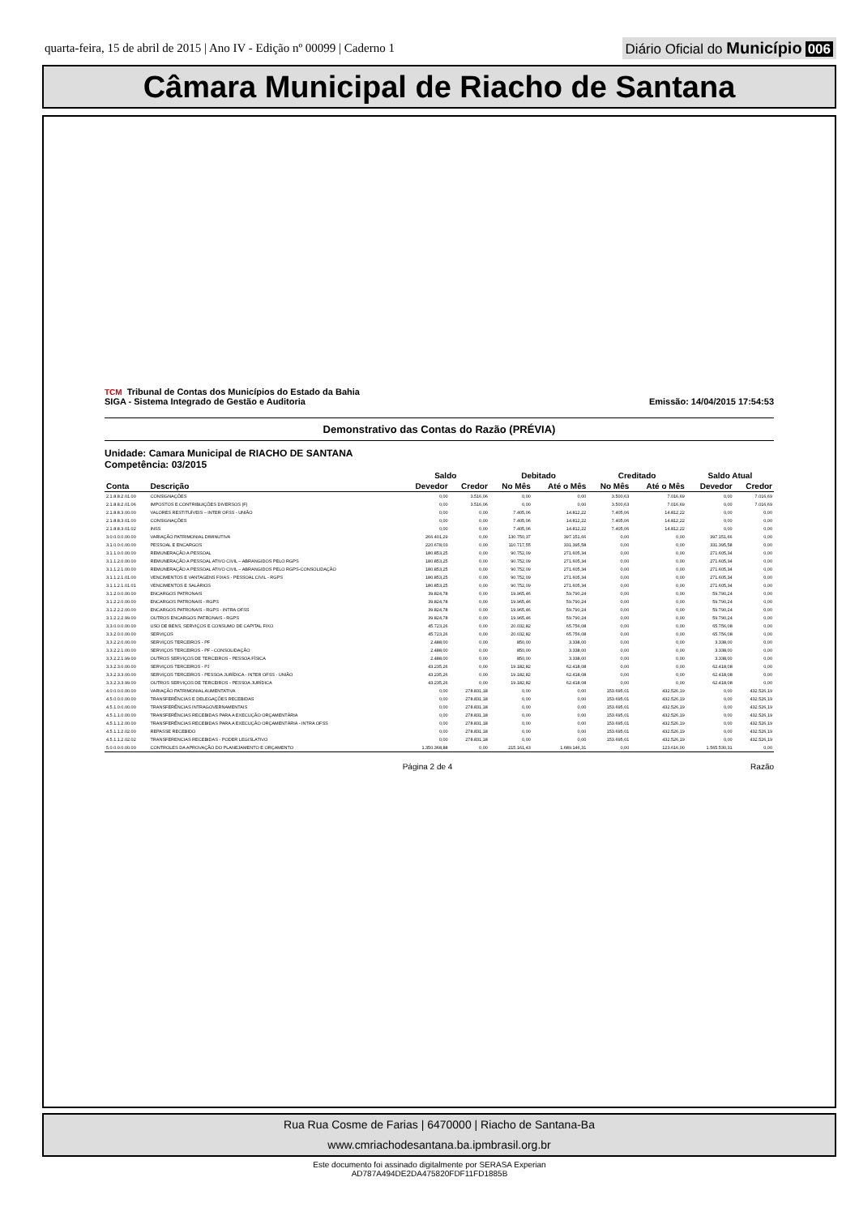quarta-feira, 15 de abril de 2015 | Ano IV - Edição nº 00099 | Caderno 1
Diário Oficial do Município 006
Câmara Municipal de Riacho de Santana
TCM Tribunal de Contas dos Municípios do Estado da Bahia
SIGA - Sistema Integrado de Gestão e Auditoria
Emissão: 14/04/2015 17:54:53
Demonstrativo das Contas do Razão (PRÉVIA)
Unidade: Camara Municipal de RIACHO DE SANTANA
Competência: 03/2015
| | | Saldo | | Debitado | | Creditado | | Saldo Atual | |
| --- | --- | --- | --- | --- | --- | --- | --- | --- | --- |
| Conta | Descrição | Devedor | Credor | No Mês | Até o Mês | No Mês | Até o Mês | Devedor | Credor |
| 2.1.8.8.2.01.00 | CONSIGNAÇÕES | 0,00 | 3.516,06 | 0,00 | 0,00 | 3.500,63 | 7.016,69 | 0,00 | 7.016,69 |
| 2.1.8.8.2.01.06 | IMPOSTOS E CONTRIBUIÇÕES DIVERSOS (F) | 0,00 | 3.516,06 | 0,00 | 0,00 | 3.500,63 | 7.016,69 | 0,00 | 7.016,69 |
| 2.1.8.8.3.00.00 | VALORES RESTITUÍVEIS – INTER OFSS - UNIÃO | 0,00 | 0,00 | 7.405,06 | 14.812,22 | 7.405,06 | 14.812,22 | 0,00 | 0,00 |
| 2.1.8.8.3.01.00 | CONSIGNAÇÕES | 0,00 | 0,00 | 7.405,06 | 14.812,22 | 7.405,06 | 14.812,22 | 0,00 | 0,00 |
| 2.1.8.8.3.01.02 | INSS | 0,00 | 0,00 | 7.405,06 | 14.812,22 | 7.405,06 | 14.812,22 | 0,00 | 0,00 |
| 3.0.0.0.0.00.00 | VARIAÇÃO PATRIMONIAL DIMINUTIVA | 266.401,29 | 0,00 | 130.750,37 | 397.151,66 | 0,00 | 0,00 | 397.151,66 | 0,00 |
| 3.1.0.0.0.00.00 | PESSOAL E ENCARGOS | 220.678,03 | 0,00 | 110.717,55 | 331.395,58 | 0,00 | 0,00 | 331.395,58 | 0,00 |
| 3.1.1.0.0.00.00 | REMUNERAÇÃO A PESSOAL | 180.853,25 | 0,00 | 90.752,09 | 271.605,34 | 0,00 | 0,00 | 271.605,34 | 0,00 |
| 3.1.1.2.0.00.00 | REMUNERAÇÃO A PESSOAL ATIVO CIVIL – ABRANGIDOS PELO RGPS | 180.853,25 | 0,00 | 90.752,09 | 271.605,34 | 0,00 | 0,00 | 271.605,34 | 0,00 |
| 3.1.1.2.1.00.00 | REMUNERAÇÃO A PESSOAL ATIVO CIVIL – ABRANGIDOS PELO RGPS-CONSOLIDAÇÃO | 180.853,25 | 0,00 | 90.752,09 | 271.605,34 | 0,00 | 0,00 | 271.605,34 | 0,00 |
| 3.1.1.2.1.01.00 | VENCIMENTOS E VANTAGENS FIXAS - PESSOAL CIVIL - RGPS | 180.853,25 | 0,00 | 90.752,09 | 271.605,34 | 0,00 | 0,00 | 271.605,34 | 0,00 |
| 3.1.1.2.1.01.01 | VENCIMENTOS E SALÁRIOS | 180.853,25 | 0,00 | 90.752,09 | 271.605,34 | 0,00 | 0,00 | 271.605,34 | 0,00 |
| 3.1.2.0.0.00.00 | ENCARGOS PATRONAIS | 39.824,78 | 0,00 | 19.965,46 | 59.790,24 | 0,00 | 0,00 | 59.790,24 | 0,00 |
| 3.1.2.2.0.00.00 | ENCARGOS PATRONAIS - RGPS | 39.824,78 | 0,00 | 19.965,46 | 59.790,24 | 0,00 | 0,00 | 59.790,24 | 0,00 |
| 3.1.2.2.2.00.00 | ENCARGOS PATRONAIS - RGPS - INTRA OFSS | 39.824,78 | 0,00 | 19.965,46 | 59.790,24 | 0,00 | 0,00 | 59.790,24 | 0,00 |
| 3.1.2.2.2.99.00 | OUTROS ENCARGOS PATRONAIS - RGPS | 39.824,78 | 0,00 | 19.965,46 | 59.790,24 | 0,00 | 0,00 | 59.790,24 | 0,00 |
| 3.3.0.0.0.00.00 | USO DE BENS, SERVIÇOS E CONSUMO DE CAPITAL FIXO | 45.723,26 | 0,00 | 20.032,82 | 65.756,08 | 0,00 | 0,00 | 65.756,08 | 0,00 |
| 3.3.2.0.0.00.00 | SERVIÇOS | 45.723,26 | 0,00 | 20.032,82 | 65.756,08 | 0,00 | 0,00 | 65.756,08 | 0,00 |
| 3.3.2.2.0.00.00 | SERVIÇOS TERCEIROS - PF | 2.488,00 | 0,00 | 850,00 | 3.338,00 | 0,00 | 0,00 | 3.338,00 | 0,00 |
| 3.3.2.2.1.00.00 | SERVIÇOS TERCEIROS - PF - CONSOLIDAÇÃO | 2.488,00 | 0,00 | 850,00 | 3.338,00 | 0,00 | 0,00 | 3.338,00 | 0,00 |
| 3.3.2.2.1.99.00 | OUTROS SERVIÇOS DE TERCEIROS - PESSOA FÍSICA | 2.488,00 | 0,00 | 850,00 | 3.338,00 | 0,00 | 0,00 | 3.338,00 | 0,00 |
| 3.3.2.3.0.00.00 | SERVIÇOS TERCEIROS - PJ | 43.235,26 | 0,00 | 19.182,82 | 62.418,08 | 0,00 | 0,00 | 62.418,08 | 0,00 |
| 3.3.2.3.3.00.00 | SERVIÇOS TERCEIROS - PESSOA JURÍDICA - INTER OFSS - UNIÃO | 43.235,26 | 0,00 | 19.182,82 | 62.418,08 | 0,00 | 0,00 | 62.418,08 | 0,00 |
| 3.3.2.3.3.99.00 | OUTROS SERVIÇOS DE TERCEIROS - PESSOA JURÍDICA | 43.235,26 | 0,00 | 19.182,82 | 62.418,08 | 0,00 | 0,00 | 62.418,08 | 0,00 |
| 4.0.0.0.0.00.00 | VARIAÇÃO PATRIMONIAL AUMENTATIVA | 0,00 | 278.831,18 | 0,00 | 0,00 | 153.695,01 | 432.526,19 | 0,00 | 432.526,19 |
| 4.5.0.0.0.00.00 | TRANSFERÊNCIAS E DELEGAÇÕES RECEBIDAS | 0,00 | 278.831,18 | 0,00 | 0,00 | 153.695,01 | 432.526,19 | 0,00 | 432.526,19 |
| 4.5.1.0.0.00.00 | TRANSFERÊNCIAS INTRAGOVERNAMENTAIS | 0,00 | 278.831,18 | 0,00 | 0,00 | 153.695,01 | 432.526,19 | 0,00 | 432.526,19 |
| 4.5.1.1.0.00.00 | TRANSFERÊNCIAS RECEBIDAS PARA A EXECUÇÃO ORÇAMENTÁRIA | 0,00 | 278.831,18 | 0,00 | 0,00 | 153.695,01 | 432.526,19 | 0,00 | 432.526,19 |
| 4.5.1.1.2.00.00 | TRANSFERÊNCIAS RECEBIDAS PARA A EXECUÇÃO ORÇAMENTÁRIA - INTRA OFSS | 0,00 | 278.831,18 | 0,00 | 0,00 | 153.695,01 | 432.526,19 | 0,00 | 432.526,19 |
| 4.5.1.1.2.02.00 | REPASSE RECEBIDO | 0,00 | 278.831,18 | 0,00 | 0,00 | 153.695,01 | 432.526,19 | 0,00 | 432.526,19 |
| 4.5.1.1.2.02.02 | TRANSFERENCIAS RECEBIDAS - PODER LEGISLATIVO | 0,00 | 278.831,18 | 0,00 | 0,00 | 153.695,01 | 432.526,19 | 0,00 | 432.526,19 |
| 5.0.0.0.0.00.00 | CONTROLES DA APROVAÇÃO DO PLANEJAMENTO E ORÇAMENTO | 1.350.368,88 | 0,00 | 215.161,43 | 1.689.146,31 | 0,00 | 123.616,00 | 1.565.530,31 | 0,00 |
Página 2 de 4 Razão
Rua Rua Cosme de Farias | 6470000 | Riacho de Santana-Ba
www.cmriachodesantana.ba.ipmbrasil.org.br
Este documento foi assinado digitalmente por SERASA Experian
AD787A494DE2DA475820FDF11FD1885B